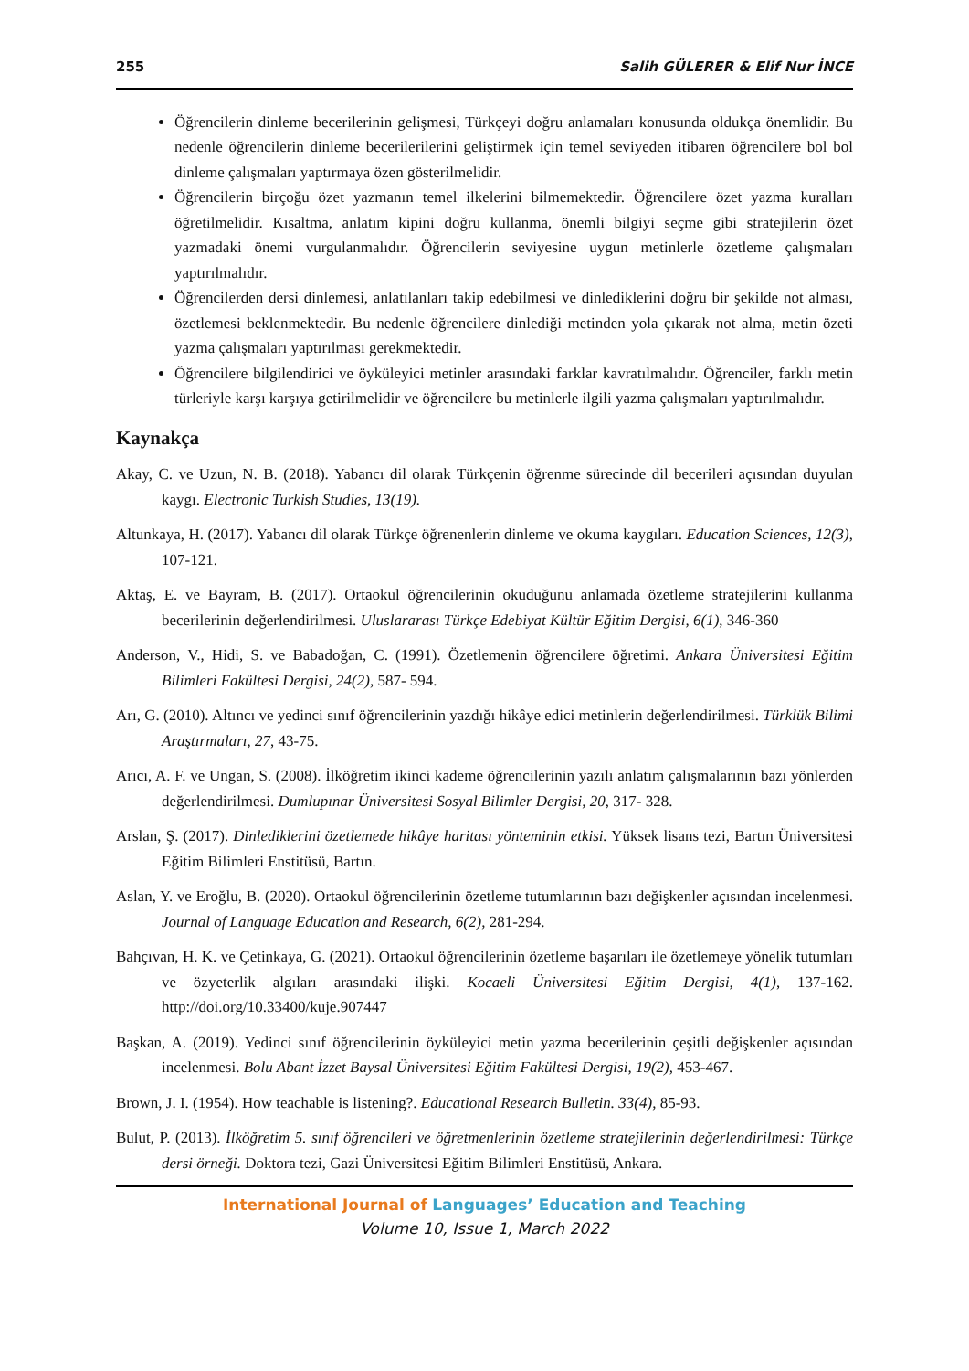255 Salih GÜLERER & Elif Nur İNCE
Öğrencilerin dinleme becerilerinin gelişmesi, Türkçeyi doğru anlamaları konusunda oldukça önemlidir. Bu nedenle öğrencilerin dinleme becerilerilerini geliştirmek için temel seviyeden itibaren öğrencilere bol bol dinleme çalışmaları yaptırmaya özen gösterilmelidir.
Öğrencilerin birçoğu özet yazmanın temel ilkelerini bilmemektedir. Öğrencilere özet yazma kuralları öğretilmelidir. Kısaltma, anlatım kipini doğru kullanma, önemli bilgiyi seçme gibi stratejilerin özet yazmadaki önemi vurgulanmalıdır. Öğrencilerin seviyesine uygun metinlerle özetleme çalışmaları yaptırılmalıdır.
Öğrencilerden dersi dinlemesi, anlatılanları takip edebilmesi ve dinlediklerini doğru bir şekilde not alması, özetlemesi beklenmektedir. Bu nedenle öğrencilere dinlediği metinden yola çıkarak not alma, metin özeti yazma çalışmaları yaptırılması gerekmektedir.
Öğrencilere bilgilendirici ve öyküleyici metinler arasındaki farklar kavratılmalıdır. Öğrenciler, farklı metin türleriyle karşı karşıya getirilmelidir ve öğrencilere bu metinlerle ilgili yazma çalışmaları yaptırılmalıdır.
Kaynakça
Akay, C. ve Uzun, N. B. (2018). Yabancı dil olarak Türkçenin öğrenme sürecinde dil becerileri açısından duyulan kaygı. Electronic Turkish Studies, 13(19).
Altunkaya, H. (2017). Yabancı dil olarak Türkçe öğrenenlerin dinleme ve okuma kaygıları. Education Sciences, 12(3), 107-121.
Aktaş, E. ve Bayram, B. (2017). Ortaokul öğrencilerinin okuduğunu anlamada özetleme stratejilerini kullanma becerilerinin değerlendirilmesi. Uluslararası Türkçe Edebiyat Kültür Eğitim Dergisi, 6(1), 346-360
Anderson, V., Hidi, S. ve Babadoğan, C. (1991). Özetlemenin öğrencilere öğretimi. Ankara Üniversitesi Eğitim Bilimleri Fakültesi Dergisi, 24(2), 587- 594.
Arı, G. (2010). Altıncı ve yedinci sınıf öğrencilerinin yazdığı hikâye edici metinlerin değerlendirilmesi. Türklük Bilimi Araştırmaları, 27, 43-75.
Arıcı, A. F. ve Ungan, S. (2008). İlköğretim ikinci kademe öğrencilerinin yazılı anlatım çalışmalarının bazı yönlerden değerlendirilmesi. Dumlupınar Üniversitesi Sosyal Bilimler Dergisi, 20, 317- 328.
Arslan, Ş. (2017). Dinlediklerini özetlemede hikâye haritası yönteminin etkisi. Yüksek lisans tezi, Bartın Üniversitesi Eğitim Bilimleri Enstitüsü, Bartın.
Aslan, Y. ve Eroğlu, B. (2020). Ortaokul öğrencilerinin özetleme tutumlarının bazı değişkenler açısından incelenmesi. Journal of Language Education and Research, 6(2), 281-294.
Bahçıvan, H. K. ve Çetinkaya, G. (2021). Ortaokul öğrencilerinin özetleme başarıları ile özetlemeye yönelik tutumları ve özyeterlik algıları arasındaki ilişki. Kocaeli Üniversitesi Eğitim Dergisi, 4(1), 137-162. http://doi.org/10.33400/kuje.907447
Başkan, A. (2019). Yedinci sınıf öğrencilerinin öyküleyici metin yazma becerilerinin çeşitli değişkenler açısından incelenmesi. Bolu Abant İzzet Baysal Üniversitesi Eğitim Fakültesi Dergisi, 19(2), 453-467.
Brown, J. I. (1954). How teachable is listening?. Educational Research Bulletin. 33(4), 85-93.
Bulut, P. (2013). İlköğretim 5. sınıf öğrencileri ve öğretmenlerinin özetleme stratejilerinin değerlendirilmesi: Türkçe dersi örneği. Doktora tezi, Gazi Üniversitesi Eğitim Bilimleri Enstitüsü, Ankara.
International Journal of Languages’ Education and Teaching
Volume 10, Issue 1, March 2022